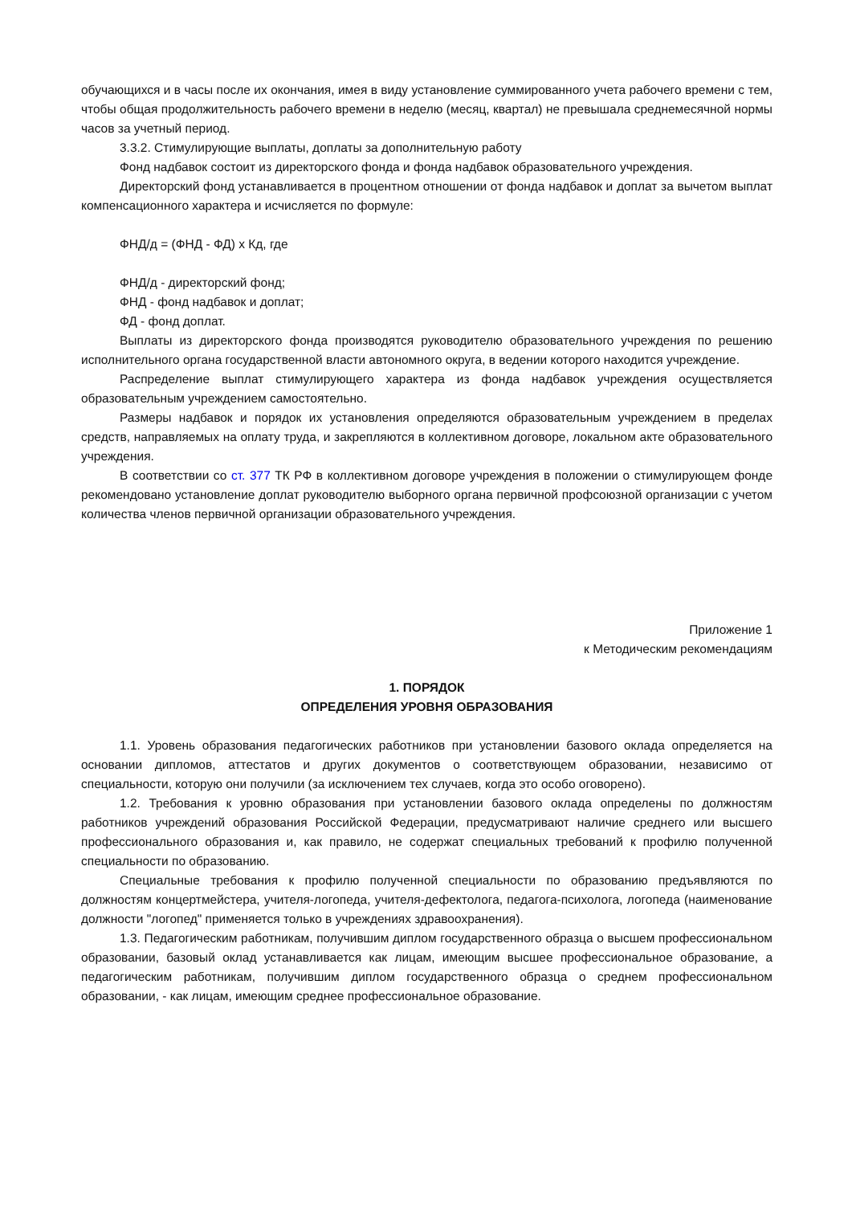обучающихся и в часы после их окончания, имея в виду установление суммированного учета рабочего времени с тем, чтобы общая продолжительность рабочего времени в неделю (месяц, квартал) не превышала среднемесячной нормы часов за учетный период.
3.3.2. Стимулирующие выплаты, доплаты за дополнительную работу
Фонд надбавок состоит из директорского фонда и фонда надбавок образовательного учреждения.
Директорский фонд устанавливается в процентном отношении от фонда надбавок и доплат за вычетом выплат компенсационного характера и исчисляется по формуле:
ФНД/д = (ФНД - ФД) x Кд, где
ФНД/д - директорский фонд;
ФНД - фонд надбавок и доплат;
ФД - фонд доплат.
Выплаты из директорского фонда производятся руководителю образовательного учреждения по решению исполнительного органа государственной власти автономного округа, в ведении которого находится учреждение.
Распределение выплат стимулирующего характера из фонда надбавок учреждения осуществляется образовательным учреждением самостоятельно.
Размеры надбавок и порядок их установления определяются образовательным учреждением в пределах средств, направляемых на оплату труда, и закрепляются в коллективном договоре, локальном акте образовательного учреждения.
В соответствии со ст. 377 ТК РФ в коллективном договоре учреждения в положении о стимулирующем фонде рекомендовано установление доплат руководителю выборного органа первичной профсоюзной организации с учетом количества членов первичной организации образовательного учреждения.
Приложение 1
к Методическим рекомендациям
1. ПОРЯДОК
ОПРЕДЕЛЕНИЯ УРОВНЯ ОБРАЗОВАНИЯ
1.1. Уровень образования педагогических работников при установлении базового оклада определяется на основании дипломов, аттестатов и других документов о соответствующем образовании, независимо от специальности, которую они получили (за исключением тех случаев, когда это особо оговорено).
1.2. Требования к уровню образования при установлении базового оклада определены по должностям работников учреждений образования Российской Федерации, предусматривают наличие среднего или высшего профессионального образования и, как правило, не содержат специальных требований к профилю полученной специальности по образованию.
Специальные требования к профилю полученной специальности по образованию предъявляются по должностям концертмейстера, учителя-логопеда, учителя-дефектолога, педагога-психолога, логопеда (наименование должности "логопед" применяется только в учреждениях здравоохранения).
1.3. Педагогическим работникам, получившим диплом государственного образца о высшем профессиональном образовании, базовый оклад устанавливается как лицам, имеющим высшее профессиональное образование, а педагогическим работникам, получившим диплом государственного образца о среднем профессиональном образовании, - как лицам, имеющим среднее профессиональное образование.